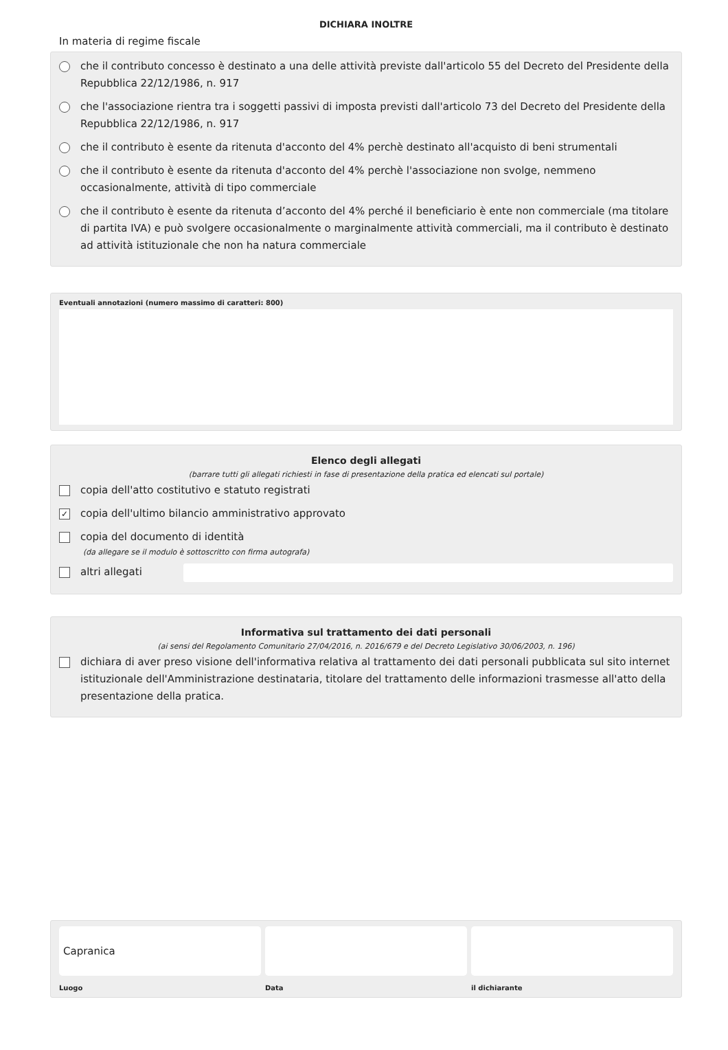DICHIARA INOLTRE
In materia di regime fiscale
che il contributo concesso è destinato a una delle attività previste dall'articolo 55 del Decreto del Presidente della Repubblica 22/12/1986, n. 917
che l'associazione rientra tra i soggetti passivi di imposta previsti dall'articolo 73 del Decreto del Presidente della Repubblica 22/12/1986, n. 917
che il contributo è esente da ritenuta d'acconto del 4% perchè destinato all'acquisto di beni strumentali
che il contributo è esente da ritenuta d'acconto del 4% perchè l'associazione non svolge, nemmeno occasionalmente, attività di tipo commerciale
che il contributo è esente da ritenuta d’acconto del 4% perché il beneficiario è ente non commerciale (ma titolare di partita IVA) e può svolgere occasionalmente o marginalmente attività commerciali, ma il contributo è destinato ad attività istituzionale che non ha natura commerciale
Eventuali annotazioni (numero massimo di caratteri: 800)
Elenco degli allegati
(barrare tutti gli allegati richiesti in fase di presentazione della pratica ed elencati sul portale)
copia dell'atto costitutivo e statuto registrati
✓ copia dell'ultimo bilancio amministrativo approvato
copia del documento di identità
(da allegare se il modulo è sottoscritto con firma autografa)
altri allegati
Informativa sul trattamento dei dati personali
(ai sensi del Regolamento Comunitario 27/04/2016, n. 2016/679 e del Decreto Legislativo 30/06/2003, n. 196)
dichiara di aver preso visione dell'informativa relativa al trattamento dei dati personali pubblicata sul sito internet istituzionale dell'Amministrazione destinataria, titolare del trattamento delle informazioni trasmesse all'atto della presentazione della pratica.
Capranica
Luogo
Data il dichiarante